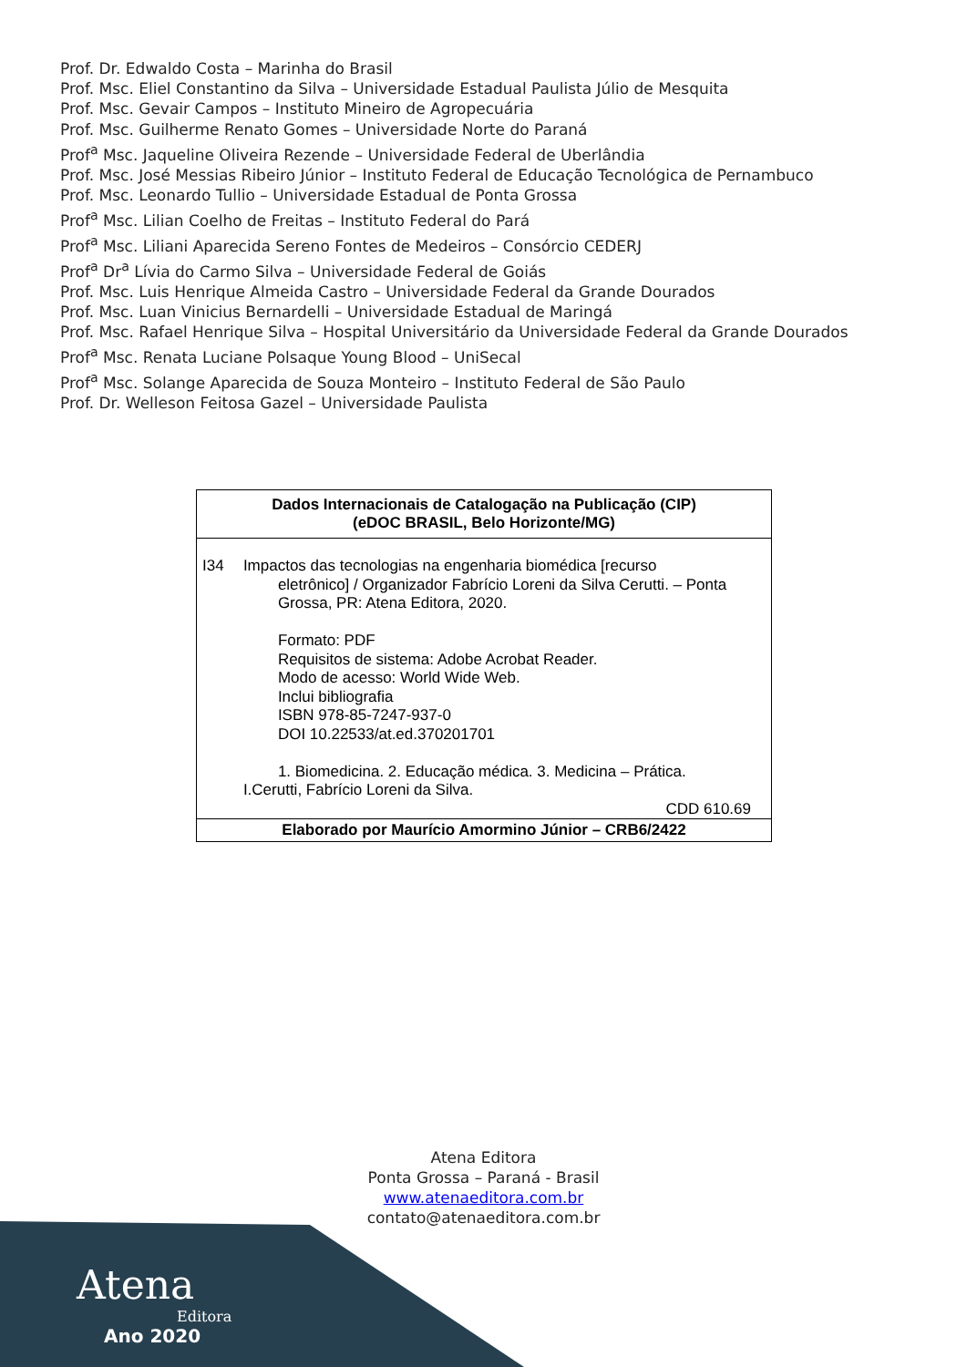Prof. Dr. Edwaldo Costa – Marinha do Brasil
Prof. Msc. Eliel Constantino da Silva – Universidade Estadual Paulista Júlio de Mesquita
Prof. Msc. Gevair Campos – Instituto Mineiro de Agropecuária
Prof. Msc. Guilherme Renato Gomes – Universidade Norte do Paraná
Prof<sup>a</sup> Msc. Jaqueline Oliveira Rezende – Universidade Federal de Uberlândia
Prof. Msc. José Messias Ribeiro Júnior – Instituto Federal de Educação Tecnológica de Pernambuco
Prof. Msc. Leonardo Tullio – Universidade Estadual de Ponta Grossa
Prof<sup>a</sup> Msc. Lilian Coelho de Freitas – Instituto Federal do Pará
Prof<sup>a</sup> Msc. Liliani Aparecida Sereno Fontes de Medeiros – Consórcio CEDERJ
Prof<sup>a</sup> Dr<sup>a</sup> Lívia do Carmo Silva – Universidade Federal de Goiás
Prof. Msc. Luis Henrique Almeida Castro – Universidade Federal da Grande Dourados
Prof. Msc. Luan Vinicius Bernardelli – Universidade Estadual de Maringá
Prof. Msc. Rafael Henrique Silva – Hospital Universitário da Universidade Federal da Grande Dourados
Prof<sup>a</sup> Msc. Renata Luciane Polsaque Young Blood – UniSecal
Prof<sup>a</sup> Msc. Solange Aparecida de Souza Monteiro – Instituto Federal de São Paulo
Prof. Dr. Welleson Feitosa Gazel – Universidade Paulista
Dados Internacionais de Catalogação na Publicação (CIP)
(eDOC BRASIL, Belo Horizonte/MG)
I34 Impactos das tecnologias na engenharia biomédica [recurso
eletrônico] / Organizador Fabrício Loreni da Silva Cerutti. – Ponta Grossa, PR: Atena Editora, 2020.
Formato: PDF
Requisitos de sistema: Adobe Acrobat Reader.
Modo de acesso: World Wide Web.
Inclui bibliografia
ISBN 978-85-7247-937-0
DOI 10.22533/at.ed.370201701
1. Biomedicina. 2. Educação médica. 3. Medicina – Prática.
I.Cerutti, Fabrício Loreni da Silva.
CDD 610.69
Elaborado por Maurício Amormino Júnior – CRB6/2422
Atena Editora
Ponta Grossa – Paraná - Brasil
www.atenaeditora.com.br
contato@atenaeditora.com.br
Atena
Editora
Ano 2020